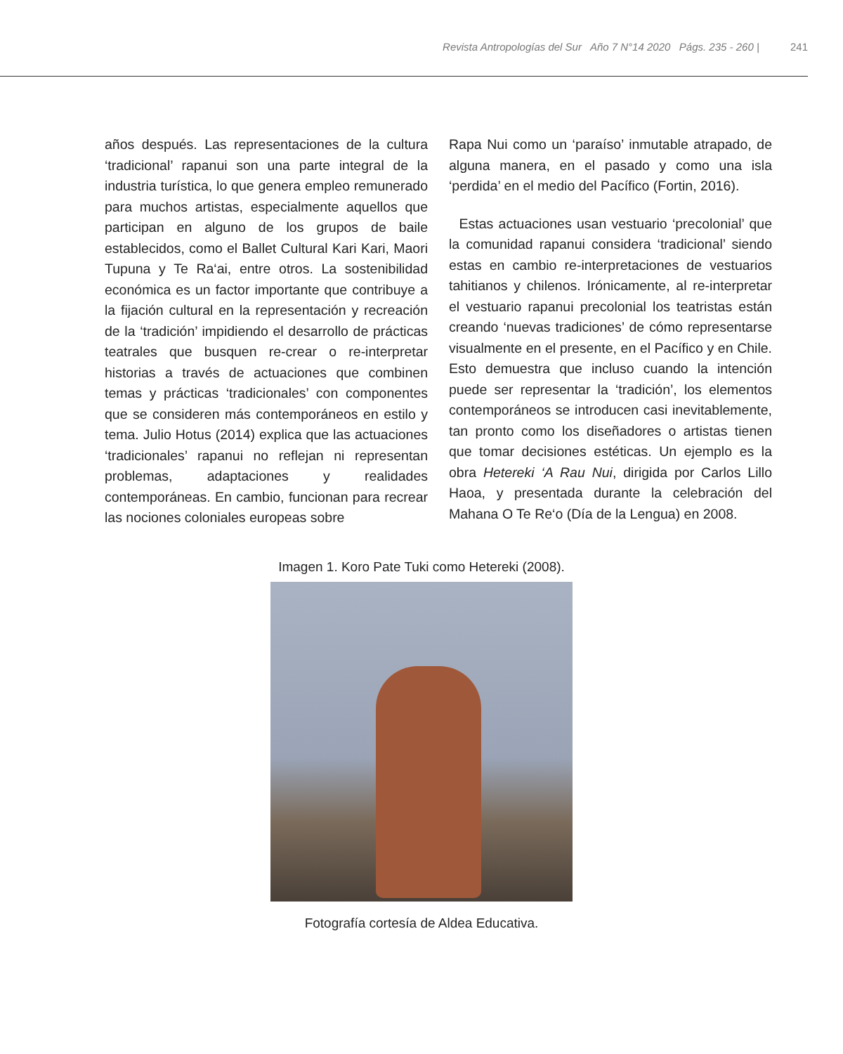Revista Antropologías del Sur Año 7 N°14 2020 Págs. 235 - 260 | 241
años después. Las representaciones de la cultura ‘tradicional’ rapanui son una parte integral de la industria turística, lo que genera empleo remunerado para muchos artistas, especialmente aquellos que participan en alguno de los grupos de baile establecidos, como el Ballet Cultural Kari Kari, Maori Tupuna y Te Ra‘ai, entre otros. La sostenibilidad económica es un factor importante que contribuye a la fijación cultural en la representación y recreación de la ‘tradición’ impidiendo el desarrollo de prácticas teatrales que busquen re-crear o re-interpretar historias a través de actuaciones que combinen temas y prácticas ‘tradicionales’ con componentes que se consideren más contemporáneos en estilo y tema. Julio Hotus (2014) explica que las actuaciones ‘tradicionales’ rapanui no reflejan ni representan problemas, adaptaciones y realidades contemporáneas. En cambio, funcionan para recrear las nociones coloniales europeas sobre
Rapa Nui como un ‘paraíso’ inmutable atrapado, de alguna manera, en el pasado y como una isla ‘perdida’ en el medio del Pacífico (Fortin, 2016).
Estas actuaciones usan vestuario ‘precolonial’ que la comunidad rapanui considera ‘tradicional’ siendo estas en cambio re-interpretaciones de vestuarios tahitianos y chilenos. Irónicamente, al re-interpretar el vestuario rapanui precolonial los teatristas están creando ‘nuevas tradiciones’ de cómo representarse visualmente en el presente, en el Pacífico y en Chile. Esto demuestra que incluso cuando la intención puede ser representar la ‘tradición’, los elementos contemporáneos se introducen casi inevitablemente, tan pronto como los diseñadores o artistas tienen que tomar decisiones estéticas. Un ejemplo es la obra Hetereki ‘A Rau Nui, dirigida por Carlos Lillo Haoa, y presentada durante la celebración del Mahana O Te Re‘o (Día de la Lengua) en 2008.
Imagen 1. Koro Pate Tuki como Hetereki (2008).
Fotografía cortesía de Aldea Educativa.